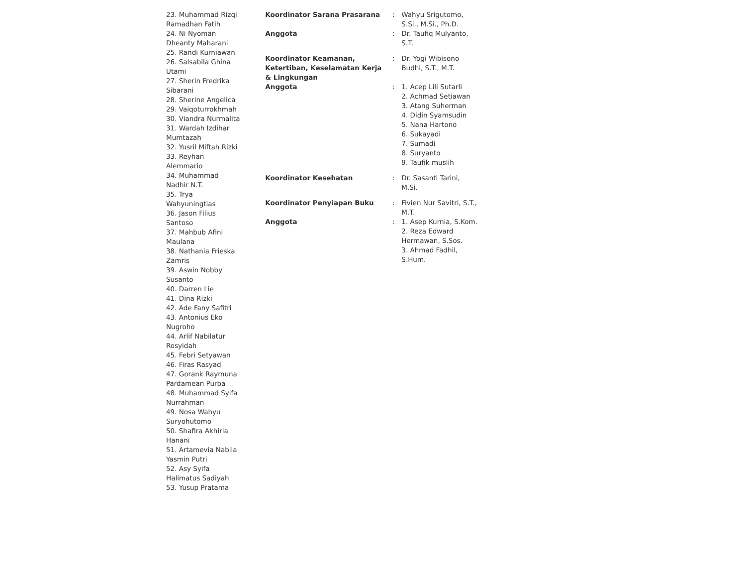| | | 23. Muhammad Rizqi Ramadhan Fatih 24. Ni Nyoman Dheanty Maharani 25. Randi Kurniawan 26. Salsabila Ghina Utami 27. Sherin Fredrika Sibarani 28. Sherine Angelica 29. Vaiqoturrokhmah 30. Viandra Nurmalita 31. Wardah Izdihar Mumtazah 32. Yusril Miftah Rizki 33. Reyhan Alemmario 34. Muhammad Nadhir N.T. 35. Trya Wahyuningtias 36. Jason Filius Santoso 37. Mahbub Afini Maulana 38. Nathania Frieska Zamris 39. Aswin Nobby Susanto 40. Darren Lie 41. Dina Rizki 42. Ade Fany Safitri 43. Antonius Eko Nugroho 44. Arlif Nabilatur Rosyidah 45. Febri Setyawan 46. Firas Rasyad 47. Gorank Raymuna Pardamean Purba 48. Muhammad Syifa Nurrahman 49. Nosa Wahyu Suryohutomo 50. Shafira Akhiria Hanani 51. Artamevia Nabila Yasmin Putri 52. Asy Syifa Halimatus Sadiyah 53. Yusup Pratama |
| Koordinator Sarana Prasarana | : | Wahyu Srigutomo, S.Si., M.Si., Ph.D. |
| Anggota | : | Dr. Taufiq Mulyanto, S.T. |
| Koordinator Keamanan, Ketertiban, Keselamatan Kerja & Lingkungan | : | Dr. Yogi Wibisono Budhi, S.T., M.T. |
| Anggota | : | 1. Acep Lili Sutarli 2. Achmad Setiawan 3. Atang Suherman 4. Didin Syamsudin 5. Nana Hartono 6. Sukayadi 7. Sumadi 8. Suryanto 9. Taufik muslih |
| Koordinator Kesehatan | : | Dr. Sasanti Tarini, M.Si. |
| Koordinator Penyiapan Buku | : | Fivien Nur Savitri, S.T., M.T. |
| Anggota | : | 1. Asep Kurnia, S.Kom. 2. Reza Edward Hermawan, S.Sos. 3. Ahmad Fadhil, S.Hum. |